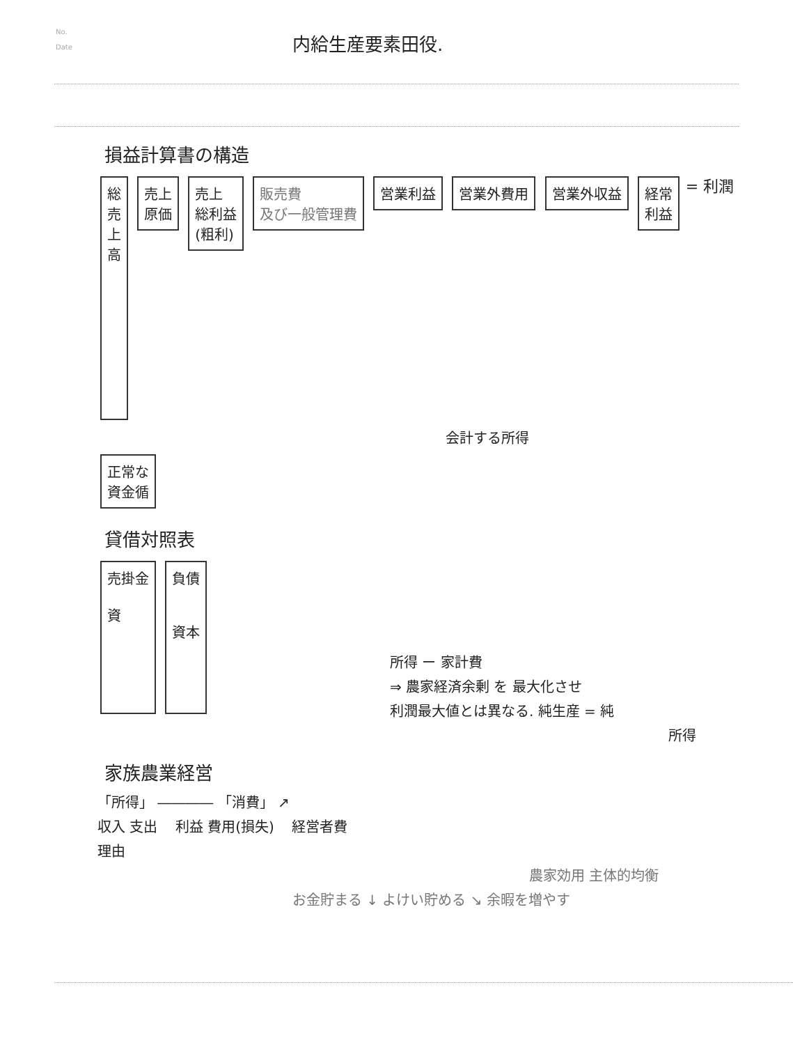No.
Date
内給生産要素田役.
損益計算書の構造
総
売
上
高
売上
原価
売上
総利益
(粗利)
販売費
及び一般管理費
営業利益 営業外費用 営業外収益
経常
利益
= 利潤
会計する所得
正常な
資金循
貸借対照表
売掛金
資
負債
資本
所得 ー 家計費
⇒ 農家経済余剰 を 最大化させ
利潤最大値とは異なる. 純生産 = 純
所得
家族農業経営
「所得」 ―――― 「消費」 ↗
収入 支出 利益 費用(損失) 経営者費
理由
農家効用 主体的均衡
お金貯まる ↓ よけい貯める ↘ 余暇を増やす